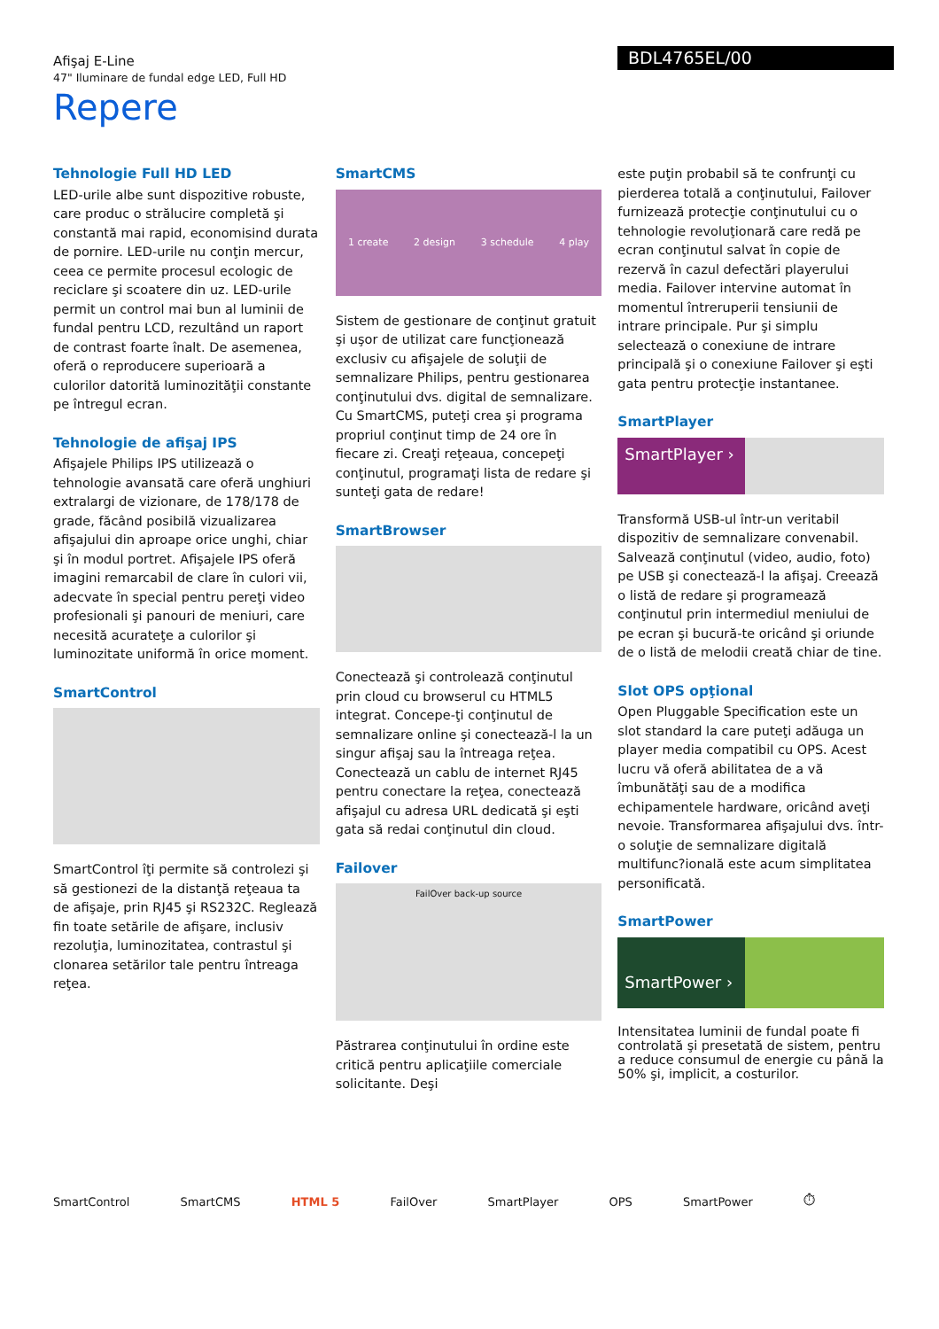Afişaj E-Line
47" Iluminare de fundal edge LED, Full HD
BDL4765EL/00
Repere
Tehnologie Full HD LED
LED-urile albe sunt dispozitive robuste, care produc o strălucire completă şi constantă mai rapid, economisind durata de pornire. LED-urile nu conţin mercur, ceea ce permite procesul ecologic de reciclare şi scoatere din uz. LED-urile permit un control mai bun al luminii de fundal pentru LCD, rezultând un raport de contrast foarte înalt. De asemenea, oferă o reproducere superioară a culorilor datorită luminozităţii constante pe întregul ecran.
Tehnologie de afişaj IPS
Afişajele Philips IPS utilizează o tehnologie avansată care oferă unghiuri extralargi de vizionare, de 178/178 de grade, făcând posibilă vizualizarea afişajului din aproape orice unghi, chiar şi în modul portret. Afişajele IPS oferă imagini remarcabil de clare în culori vii, adecvate în special pentru pereţi video profesionali şi panouri de meniuri, care necesită acurateţe a culorilor şi luminozitate uniformă în orice moment.
SmartControl
SmartControl îţi permite să controlezi şi să gestionezi de la distanţă reţeaua ta de afişaje, prin RJ45 şi RS232C. Reglează fin toate setările de afişare, inclusiv rezoluţia, luminozitatea, contrastul şi clonarea setărilor tale pentru întreaga reţea.
SmartCMS
1 create 2 design 3 schedule 4 play
Sistem de gestionare de conţinut gratuit şi uşor de utilizat care funcţionează exclusiv cu afişajele de soluţii de semnalizare Philips, pentru gestionarea conţinutului dvs. digital de semnalizare. Cu SmartCMS, puteţi crea şi programa propriul conţinut timp de 24 ore în fiecare zi. Creaţi reţeaua, concepeţi conţinutul, programaţi lista de redare şi sunteţi gata de redare!
SmartBrowser
Conectează şi controlează conţinutul prin cloud cu browserul cu HTML5 integrat. Concepe-ţi conţinutul de semnalizare online şi conectează-l la un singur afişaj sau la întreaga reţea. Conectează un cablu de internet RJ45 pentru conectare la reţea, conectează afişajul cu adresa URL dedicată şi eşti gata să redai conţinutul din cloud.
Failover
FailOver back-up source
Păstrarea conţinutului în ordine este critică pentru aplicaţiile comerciale solicitante. Deşi
este puţin probabil să te confrunţi cu pierderea totală a conţinutului, Failover furnizează protecţie conţinutului cu o tehnologie revoluţionară care redă pe ecran conţinutul salvat în copie de rezervă în cazul defectări playerului media. Failover intervine automat în momentul întreruperii tensiunii de intrare principale. Pur şi simplu selectează o conexiune de intrare principală şi o conexiune Failover şi eşti gata pentru protecţie instantanee.
SmartPlayer
SmartPlayer ›
Transformă USB-ul într-un veritabil dispozitiv de semnalizare convenabil. Salvează conţinutul (video, audio, foto) pe USB şi conectează-l la afişaj. Creează o listă de redare şi programează conţinutul prin intermediul meniului de pe ecran şi bucură-te oricând şi oriunde de o listă de melodii creată chiar de tine.
Slot OPS opţional
Open Pluggable Specification este un slot standard la care puteţi adăuga un player media compatibil cu OPS. Acest lucru vă oferă abilitatea de a vă îmbunătăţi sau de a modifica echipamentele hardware, oricând aveţi nevoie. Transformarea afişajului dvs. într-o soluţie de semnalizare digitală multifunc?ională este acum simplitatea personificată.
SmartPower
SmartPower ›
Intensitatea luminii de fundal poate fi controlată şi presetată de sistem, pentru a reduce consumul de energie cu până la 50% şi, implicit, a costurilor.
SmartControl SmartCMS HTML 5 FailOver SmartPlayer OPS SmartPower ⏱